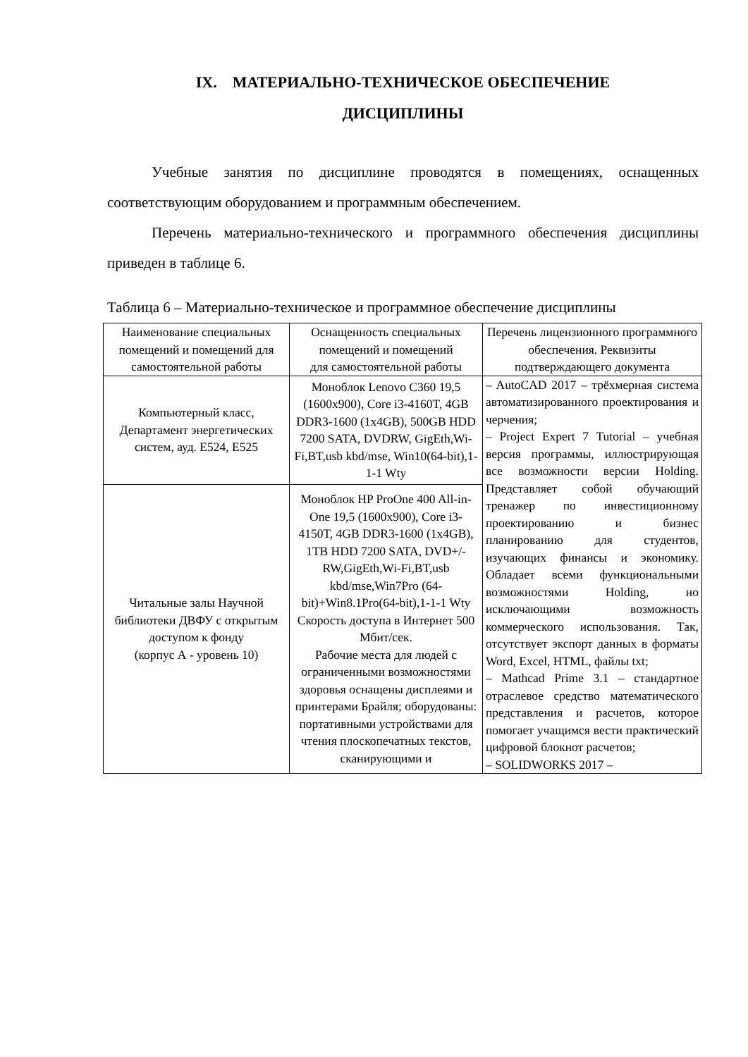IX. МАТЕРИАЛЬНО-ТЕХНИЧЕСКОЕ ОБЕСПЕЧЕНИЕ
ДИСЦИПЛИНЫ
Учебные занятия по дисциплине проводятся в помещениях, оснащенных соответствующим оборудованием и программным обеспечением.
Перечень материально-технического и программного обеспечения дисциплины приведен в таблице 6.
Таблица 6 – Материально-техническое и программное обеспечение дисциплины
| Наименование специальных помещений и помещений для самостоятельной работы | Оснащенность специальных помещений и помещений для самостоятельной работы | Перечень лицензионного программного обеспечения. Реквизиты подтверждающего документа |
| --- | --- | --- |
| Компьютерный класс, Департамент энергетических систем, ауд. Е524, Е525 | Моноблок Lenovo C360 19,5 (1600x900), Core i3-4160T, 4GB DDR3-1600 (1x4GB), 500GB HDD 7200 SATA, DVDRW, GigEth,Wi-Fi,BT,usb kbd/mse, Win10(64-bit),1-1-1 Wty | – AutoCAD 2017 – трёхмерная система автоматизированного проектирования и черчения; – Project Expert 7 Tutorial – учебная версия программы, иллюстрирующая все возможности версии Holding. Представляет собой обучающий тренажер по инвестиционному проектированию и бизнес планированию для студентов, изучающих финансы и экономику. Обладает всеми функциональными возможностями Holding, но исключающими возможность коммерческого использования. Так, отсутствует экспорт данных в форматы Word, Excel, HTML, файлы txt; – Mathcad Prime 3.1 – стандартное отраслевое средство математического представления и расчетов, которое помогает учащимся вести практический цифровой блокнот расчетов; – SOLIDWORKS 2017 – |
| Читальные залы Научной библиотеки ДВФУ с открытым доступом к фонду (корпус А - уровень 10) | Моноблок HP PrоOne 400 All-in-One 19,5 (1600x900), Core i3-4150T, 4GB DDR3-1600 (1x4GB), 1TB HDD 7200 SATA, DVD+/-RW,GigEth,Wi-Fi,BT,usb kbd/mse,Win7Pro (64-bit)+Win8.1Pro(64-bit),1-1-1 Wty Скорость доступа в Интернет 500 Мбит/сек. Рабочие места для людей с ограниченными возможностями здоровья оснащены дисплеями и принтерами Брайля; оборудованы: портативными устройствами для чтения плоскопечатных текстов, сканирующими и | |